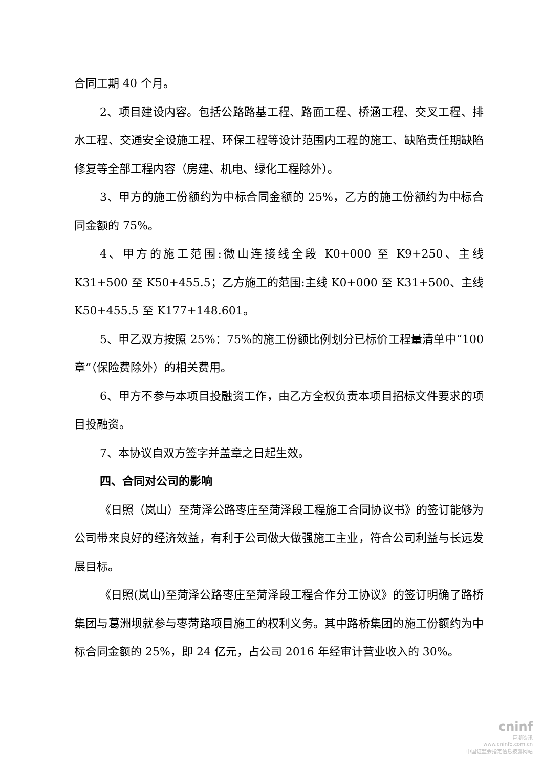合同工期 40 个月。
2、项目建设内容。包括公路路基工程、路面工程、桥涵工程、交叉工程、排水工程、交通安全设施工程、环保工程等设计范围内工程的施工、缺陷责任期缺陷修复等全部工程内容（房建、机电、绿化工程除外）。
3、甲方的施工份额约为中标合同金额的 25%，乙方的施工份额约为中标合同金额的 75%。
4、甲方的施工范围:微山连接线全段 K0+000 至 K9+250、主线 K31+500 至 K50+455.5；乙方施工的范围:主线 K0+000 至 K31+500、主线 K50+455.5 至 K177+148.601。
5、甲乙双方按照 25%：75%的施工份额比例划分已标价工程量清单中“100 章”（保险费除外）的相关费用。
6、甲方不参与本项目投融资工作，由乙方全权负责本项目招标文件要求的项目投融资。
7、本协议自双方签字并盖章之日起生效。
四、合同对公司的影响
《日照（岚山）至菏泽公路枣庄至菏泽段工程施工合同协议书》的签订能够为公司带来良好的经济效益，有利于公司做大做强施工主业，符合公司利益与长远发展目标。
《日照(岚山)至菏泽公路枣庄至菏泽段工程合作分工协议》的签订明确了路桥集团与葛洲坝就参与枣菏路项目施工的权利义务。其中路桥集团的施工份额约为中标合同金额的 25%，即 24 亿元，占公司 2016 年经审计营业收入的 30%。
cninf
巨潮资讯
www.cninfo.com.cn
中国证监会指定信息披露网站